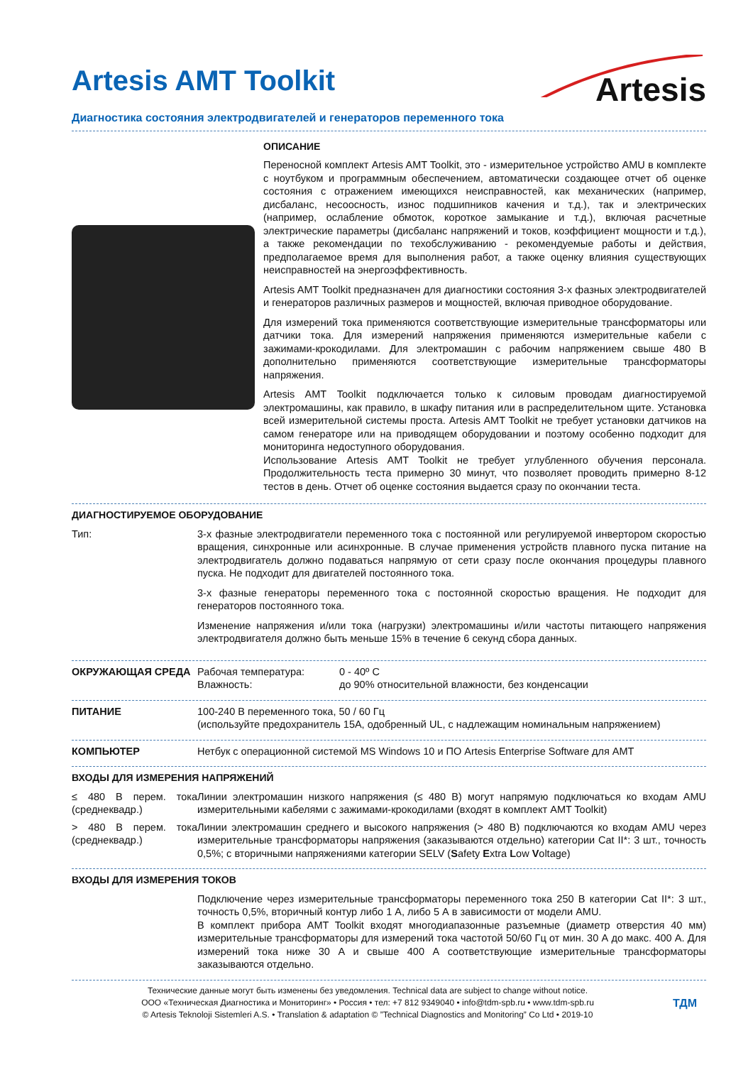Artesis AMT Toolkit
Artesis
Диагностика состояния электродвигателей и генераторов переменного тока
ОПИСАНИЕ
Переносной комплект Artesis AMT Toolkit, это - измерительное устройство AMU в комплекте с ноутбуком и программным обеспечением, автоматически создающее отчет об оценке состояния с отражением имеющихся неисправностей, как механических (например, дисбаланс, несоосность, износ подшипников качения и т.д.), так и электрических (например, ослабление обмоток, короткое замыкание и т.д.), включая расчетные электрические параметры (дисбаланс напряжений и токов, коэффициент мощности и т.д.), а также рекомендации по техобслуживанию - рекомендуемые работы и действия, предполагаемое время для выполнения работ, а также оценку влияния существующих неисправностей на энергоэффективность.
Artesis AMT Toolkit предназначен для диагностики состояния 3-х фазных электродвигателей и генераторов различных размеров и мощностей, включая приводное оборудование.
Для измерений тока применяются соответствующие измерительные трансформаторы или датчики тока. Для измерений напряжения применяются измерительные кабели с зажимами-крокодилами. Для электромашин с рабочим напряжением свыше 480 В дополнительно применяются соответствующие измерительные трансформаторы напряжения.
Artesis AMT Toolkit подключается только к силовым проводам диагностируемой электромашины, как правило, в шкафу питания или в распределительном щите. Установка всей измерительной системы проста. Artesis AMT Toolkit не требует установки датчиков на самом генераторе или на приводящем оборудовании и поэтому особенно подходит для мониторинга недоступного оборудования.
Использование Artesis AMT Toolkit не требует углубленного обучения персонала. Продолжительность теста примерно 30 минут, что позволяет проводить примерно 8-12 тестов в день. Отчет об оценке состояния выдается сразу по окончании теста.
ДИАГНОСТИРУЕМОЕ ОБОРУДОВАНИЕ
| Тип: | 3-х фазные электродвигатели переменного тока с постоянной или регулируемой инвертором скоростью вращения, синхронные или асинхронные. В случае применения устройств плавного пуска питание на электродвигатель должно подаваться напрямую от сети сразу после окончания процедуры плавного пуска. Не подходит для двигателей постоянного тока. 3-х фазные генераторы переменного тока с постоянной скоростью вращения. Не подходит для генераторов постоянного тока. Изменение напряжения и/или тока (нагрузки) электромашины и/или частоты питающего напряжения электродвигателя должно быть меньше 15% в течение 6 секунд сбора данных. |
| ОКРУЖАЮЩАЯ СРЕДА | Рабочая температура: Влажность: | 0 - 40º C до 90% относительной влажности, без конденсации |
| ПИТАНИЕ | 100-240 В переменного тока, 50 / 60 Гц (используйте предохранитель 15А, одобренный UL, с надлежащим номинальным напряжением) |
| КОМПЬЮТЕР | Нетбук с операционной системой MS Windows 10 и ПО Artesis Enterprise Software для AMT |
ВХОДЫ ДЛЯ ИЗМЕРЕНИЯ НАПРЯЖЕНИЙ
| ≤ 480 В перем. тока (среднеквадр.) | Линии электромашин низкого напряжения (≤ 480 В) могут напрямую подключаться ко входам AMU измерительными кабелями с зажимами-крокодилами (входят в комплект AMT Toolkit) |
| > 480 В перем. тока (среднеквадр.) | Линии электромашин среднего и высокого напряжения (> 480 В) подключаются ко входам AMU через измерительные трансформаторы напряжения (заказываются отдельно) категории Cat II*: 3 шт., точность 0,5%; с вторичными напряжениями категории SELV ( S afety E xtra L ow V oltage) |
ВХОДЫ ДЛЯ ИЗМЕРЕНИЯ ТОКОВ
| | Подключение через измерительные трансформаторы переменного тока 250 В категории Cat II*: 3 шт., точность 0,5%, вторичный контур либо 1 А, либо 5 А в зависимости от модели AMU. В комплект прибора AMT Toolkit входят многодиапазонные разъемные (диаметр отверстия 40 мм) измерительные трансформаторы для измерений тока частотой 50/60 Гц от мин. 30 А до макс. 400 А. Для измерений тока ниже 30 А и свыше 400 А соответствующие измерительные трансформаторы заказываются отдельно. |
Технические данные могут быть изменены без уведомления. Technical data are subject to change without notice.
ООО «Техническая Диагностика и Мониторинг» • Россия • тел: +7 812 9349040 • info@tdm-spb.ru • www.tdm-spb.ru
© Artesis Teknoloji Sistemleri A.S. • Translation & adaptation © ”Technical Diagnostics and Monitoring” Co Ltd • 2019-10
ТДМ